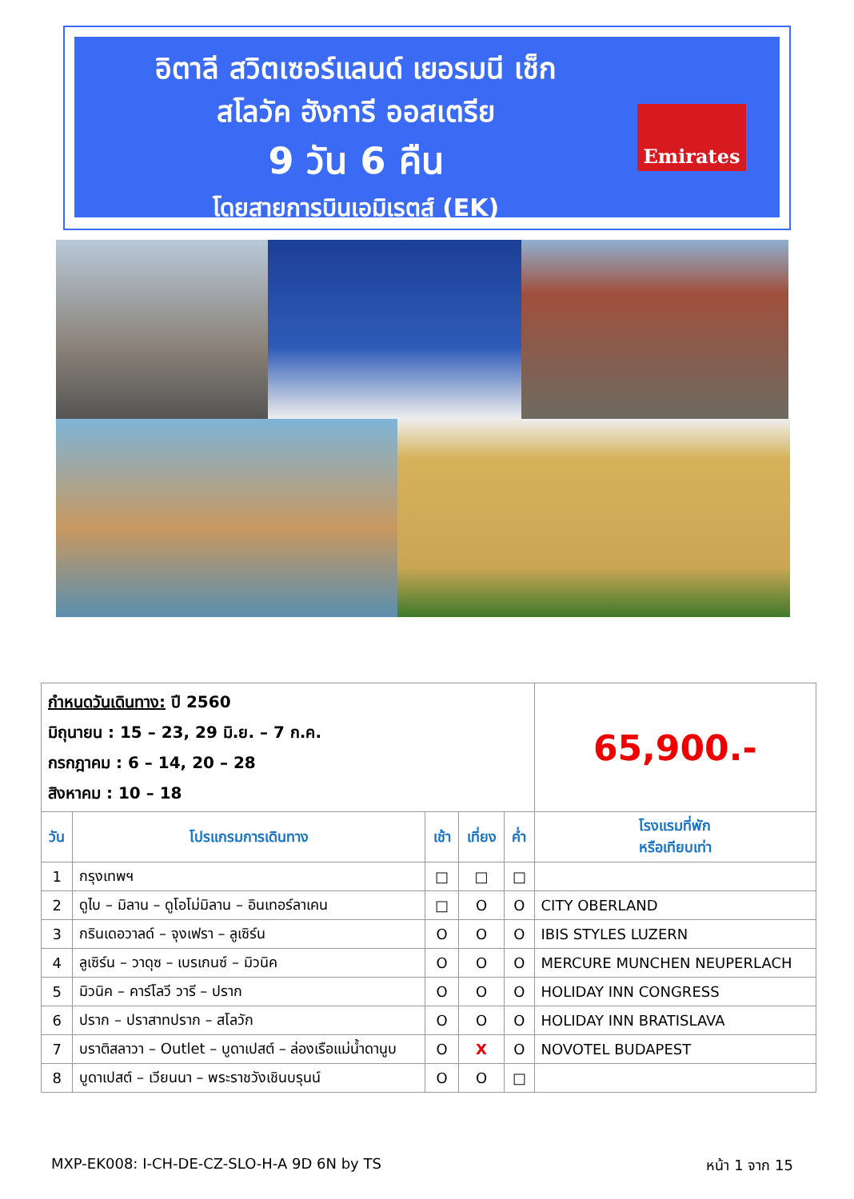อิตาลี สวิตเซอร์แลนด์ เยอรมนี เช็ก
สโลวัค ฮังการี ออสเตรีย
9 วัน 6 คืน
โดยสายการบินเอมิเรตส์ (EK)
Emirates
| กำหนดวันเดินทาง: ปี 2560 มิถุนายน : 15 – 23, 29 มิ.ย. – 7 ก.ค. กรกฎาคม : 6 – 14, 20 – 28 สิงหาคม : 10 – 18 | | | | | 65,900.- |
| วัน | โปรแกรมการเดินทาง | เช้า | เที่ยง | ค่ำ | โรงแรมที่พัก หรือเทียบเท่า |
| 1 | กรุงเทพฯ | □ | □ | □ | |
| 2 | ดูไบ – มิลาน – ดูโอโม่มิลาน – อินเทอร์ลาเคน | □ | O | O | CITY OBERLAND |
| 3 | กรินเดอวาลด์ – จุงเฟรา – ลูเซิร์น | O | O | O | IBIS STYLES LUZERN |
| 4 | ลูเซิร์น – วาดุซ – เบรเกนซ์ – มิวนิค | O | O | O | MERCURE MUNCHEN NEUPERLACH |
| 5 | มิวนิค – คาร์โลวี วารี – ปราก | O | O | O | HOLIDAY INN CONGRESS |
| 6 | ปราก – ปราสาทปราก – สโลวัก | O | O | O | HOLIDAY INN BRATISLAVA |
| 7 | บราติสลาวา – Outlet – บูดาเปสต์ – ล่องเรือแม่น้ำดานูบ | O | X | O | NOVOTEL BUDAPEST |
| 8 | บูดาเปสต์ – เวียนนา – พระราชวังเชินบรุนน์ | O | O | □ | |
MXP-EK008: I-CH-DE-CZ-SLO-H-A 9D 6N by TS หน้า 1 จาก 15